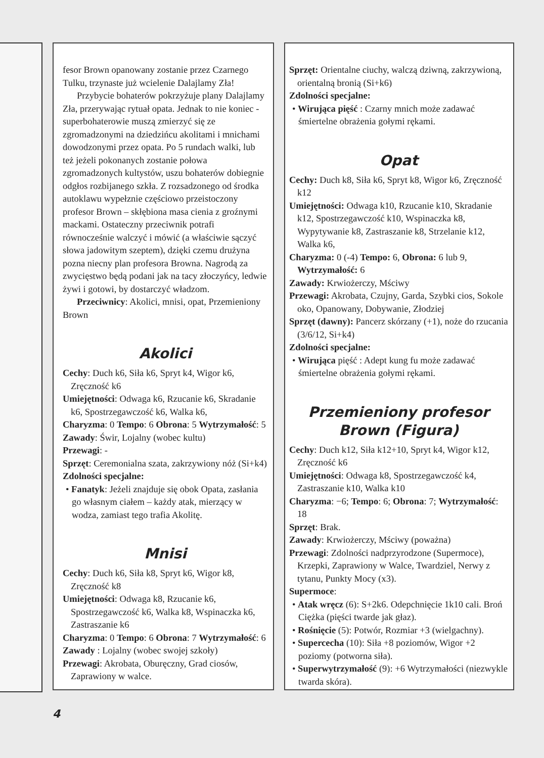fesor Brown opanowany zostanie przez Czarnego Tulku, trzynaste już wcielenie Dalajlamy Zła!
Przybycie bohaterów pokrzyżuje plany Dalajlamy Zła, przerywając rytuał opata. Jednak to nie koniec - superbohaterowie muszą zmierzyć się ze zgromadzonymi na dziedzińcu akolitami i mnichami dowodzonymi przez opata. Po 5 rundach walki, lub też jeżeli pokonanych zostanie połowa zgromadzonych kultystów, uszu bohaterów dobiegnie odgłos rozbijanego szkła. Z rozsadzonego od środka autoklawu wypełznie częściowo przeistoczony profesor Brown – skłębiona masa cienia z groźnymi mackami. Ostateczny przeciwnik potrafi równocześnie walczyć i mówić (a właściwie sączyć słowa jadowitym szeptem), dzięki czemu drużyna pozna niecny plan profesora Browna. Nagrodą za zwycięstwo będą podani jak na tacy złoczyńcy, ledwie żywi i gotowi, by dostarczyć władzom.
Przeciwnicy: Akolici, mnisi, opat, Przemieniony Brown
Akolici
Cechy: Duch k6, Siła k6, Spryt k4, Wigor k6, Zręczność k6
Umiejętności: Odwaga k6, Rzucanie k6, Skradanie k6, Spostrzegawczość k6, Walka k6,
Charyzma: 0 Tempo: 6 Obrona: 5 Wytrzymałość: 5
Zawady: Świr, Lojalny (wobec kultu)
Przewagi: -
Sprzęt: Ceremonialna szata, zakrzywiony nóż (Si+k4)
Zdolności specjalne:
• Fanatyk: Jeżeli znajduje się obok Opata, zasłania go własnym ciałem – każdy atak, mierzący w wodza, zamiast tego trafia Akolitę.
Mnisi
Cechy: Duch k6, Siła k8, Spryt k6, Wigor k8, Zręczność k8
Umiejętności: Odwaga k8, Rzucanie k6, Spostrzegawczość k6, Walka k8, Wspinaczka k6, Zastraszanie k6
Charyzma: 0 Tempo: 6 Obrona: 7 Wytrzymałość: 6
Zawady : Lojalny (wobec swojej szkoły)
Przewagi: Akrobata, Oburęczny, Grad ciosów, Zaprawiony w walce.
Sprzęt: Orientalne ciuchy, walczą dziwną, zakrzywioną, orientalną bronią (Si+k6)
Zdolności specjalne:
• Wirująca pięść : Czarny mnich może zadawać śmiertelne obrażenia gołymi rękami.
Opat
Cechy: Duch k8, Siła k6, Spryt k8, Wigor k6, Zręczność k12
Umiejętności: Odwaga k10, Rzucanie k10, Skradanie k12, Spostrzegawczość k10, Wspinaczka k8, Wypytywanie k8, Zastraszanie k8, Strzelanie k12, Walka k6,
Charyzma: 0 (-4) Tempo: 6, Obrona: 6 lub 9, Wytrzymałość: 6
Zawady: Krwiożerczy, Mściwy
Przewagi: Akrobata, Czujny, Garda, Szybki cios, Sokole oko, Opanowany, Dobywanie, Złodziej
Sprzęt (dawny): Pancerz skórzany (+1), noże do rzucania (3/6/12, Si+k4)
Zdolności specjalne:
• Wirująca pięść : Adept kung fu może zadawać śmiertelne obrażenia gołymi rękami.
Przemieniony profesor Brown (Figura)
Cechy: Duch k12, Siła k12+10, Spryt k4, Wigor k12, Zręczność k6
Umiejętności: Odwaga k8, Spostrzegawczość k4, Zastraszanie k10, Walka k10
Charyzma: −6; Tempo: 6; Obrona: 7; Wytrzymałość: 18
Sprzęt: Brak.
Zawady: Krwiożerczy, Mściwy (poważna)
Przewagi: Zdolności nadprzyrodzone (Supermoce), Krzepki, Zaprawiony w Walce, Twardziel, Nerwy z tytanu, Punkty Mocy (x3).
Supermoce:
• Atak wręcz (6): S+2k6. Odepchnięcie 1k10 cali. Broń Ciężka (pięści twarde jak głaz).
• Rośnięcie (5): Potwór, Rozmiar +3 (wielgachny).
• Supercecha (10): Siła +8 poziomów, Wigor +2 poziomy (potworna siła).
• Superwytrzymałość (9): +6 Wytrzymałości (niezwykle twarda skóra).
4